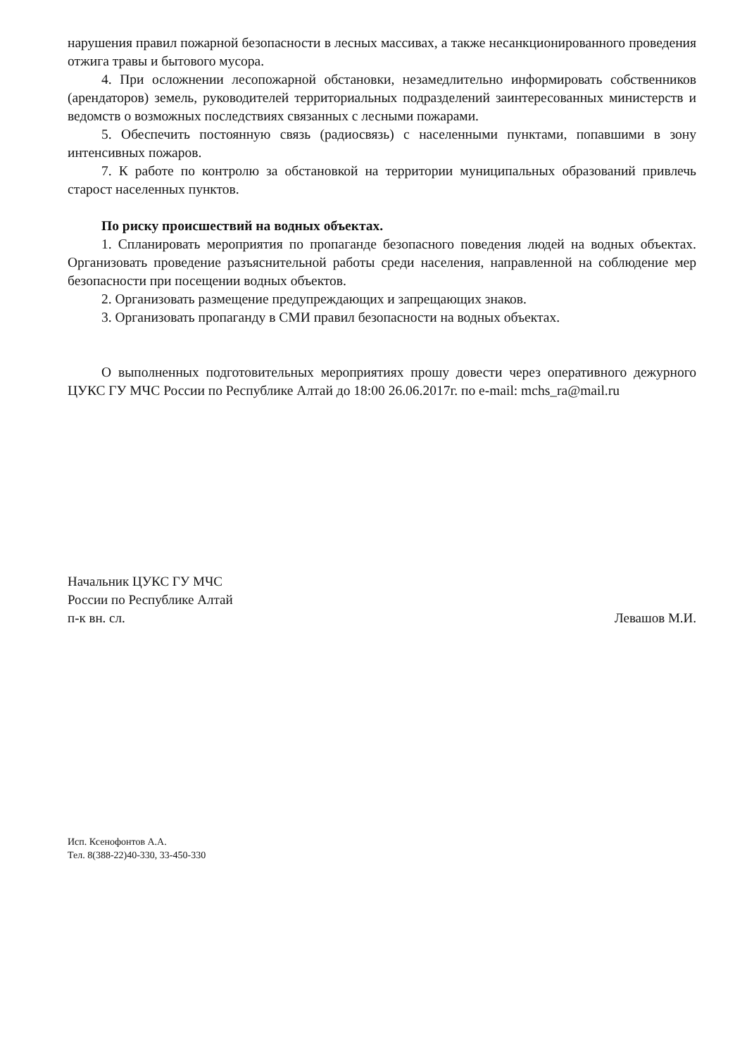нарушения правил пожарной безопасности в лесных массивах, а также несанкционированного проведения отжига травы и бытового мусора.
4. При осложнении лесопожарной обстановки, незамедлительно информировать собственников (арендаторов) земель, руководителей территориальных подразделений заинтересованных министерств и ведомств о возможных последствиях связанных с лесными пожарами.
5. Обеспечить постоянную связь (радиосвязь) с населенными пунктами, попавшими в зону интенсивных пожаров.
7. К работе по контролю за обстановкой на территории муниципальных образований привлечь старост населенных пунктов.
По риску происшествий на водных объектах.
1. Спланировать мероприятия по пропаганде безопасного поведения людей на водных объектах. Организовать проведение разъяснительной работы среди населения, направленной на соблюдение мер безопасности при посещении водных объектов.
2. Организовать размещение предупреждающих и запрещающих знаков.
3. Организовать пропаганду в СМИ правил безопасности на водных объектах.
О выполненных подготовительных мероприятиях прошу довести через оперативного дежурного ЦУКС ГУ МЧС России по Республике Алтай до 18:00 26.06.2017г. по e-mail: mchs_ra@mail.ru
Начальник ЦУКС ГУ МЧС
России по Республике Алтай
п-к вн. сл.
Левашов М.И.
Исп. Ксенофонтов А.А.
Тел. 8(388-22)40-330, 33-450-330